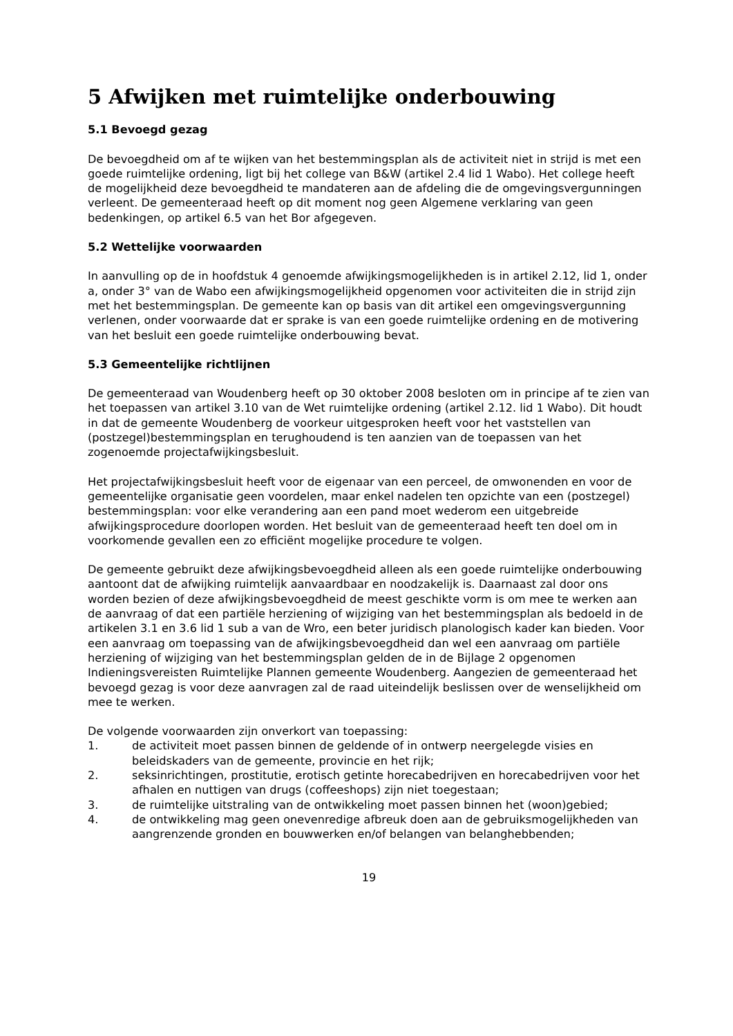5 Afwijken met ruimtelijke onderbouwing
5.1 Bevoegd gezag
De bevoegdheid om af te wijken van het bestemmingsplan als de activiteit niet in strijd is met een goede ruimtelijke ordening, ligt bij het college van B&W (artikel 2.4 lid 1 Wabo). Het college heeft de mogelijkheid deze bevoegdheid te mandateren aan de afdeling die de omgevingsvergunningen verleent. De gemeenteraad heeft op dit moment nog geen Algemene verklaring van geen bedenkingen, op artikel 6.5 van het Bor afgegeven.
5.2 Wettelijke voorwaarden
In aanvulling op de in hoofdstuk 4 genoemde afwijkingsmogelijkheden is in artikel 2.12, lid 1, onder a, onder 3° van de Wabo een afwijkingsmogelijkheid opgenomen voor activiteiten die in strijd zijn met het bestemmingsplan. De gemeente kan op basis van dit artikel een omgevingsvergunning verlenen, onder voorwaarde dat er sprake is van een goede ruimtelijke ordening en de motivering van het besluit een goede ruimtelijke onderbouwing bevat.
5.3 Gemeentelijke richtlijnen
De gemeenteraad van Woudenberg heeft op 30 oktober 2008 besloten om in principe af te zien van het toepassen van artikel 3.10 van de Wet ruimtelijke ordening (artikel 2.12. lid 1 Wabo). Dit houdt in dat de gemeente Woudenberg de voorkeur uitgesproken heeft voor het vaststellen van (postzegel)bestemmingsplan en terughoudend is ten aanzien van de toepassen van het zogenoemde projectafwijkingsbesluit.
Het projectafwijkingsbesluit heeft voor de eigenaar van een perceel, de omwonenden en voor de gemeentelijke organisatie geen voordelen, maar enkel nadelen ten opzichte van een (postzegel) bestemmingsplan: voor elke verandering aan een pand moet wederom een uitgebreide afwijkingsprocedure doorlopen worden. Het besluit van de gemeenteraad heeft ten doel om in voorkomende gevallen een zo efficiënt mogelijke procedure te volgen.
De gemeente gebruikt deze afwijkingsbevoegdheid alleen als een goede ruimtelijke onderbouwing aantoont dat de afwijking ruimtelijk aanvaardbaar en noodzakelijk is. Daarnaast zal door ons worden bezien of deze afwijkingsbevoegdheid de meest geschikte vorm is om mee te werken aan de aanvraag of dat een partiële herziening of wijziging van het bestemmingsplan als bedoeld in de artikelen 3.1 en 3.6 lid 1 sub a van de Wro, een beter juridisch planologisch kader kan bieden. Voor een aanvraag om toepassing van de afwijkingsbevoegdheid dan wel een aanvraag om partiële herziening of wijziging van het bestemmingsplan gelden de in de Bijlage 2 opgenomen Indieningsvereisten Ruimtelijke Plannen gemeente Woudenberg. Aangezien de gemeenteraad het bevoegd gezag is voor deze aanvragen zal de raad uiteindelijk beslissen over de wenselijkheid om mee te werken.
De volgende voorwaarden zijn onverkort van toepassing:
1. de activiteit moet passen binnen de geldende of in ontwerp neergelegde visies en beleidskaders van de gemeente, provincie en het rijk;
2. seksinrichtingen, prostitutie, erotisch getinte horecabedrijven en horecabedrijven voor het afhalen en nuttigen van drugs (coffeeshops) zijn niet toegestaan;
3. de ruimtelijke uitstraling van de ontwikkeling moet passen binnen het (woon)gebied;
4. de ontwikkeling mag geen onevenredige afbreuk doen aan de gebruiksmogelijkheden van aangrenzende gronden en bouwwerken en/of belangen van belanghebbenden;
19